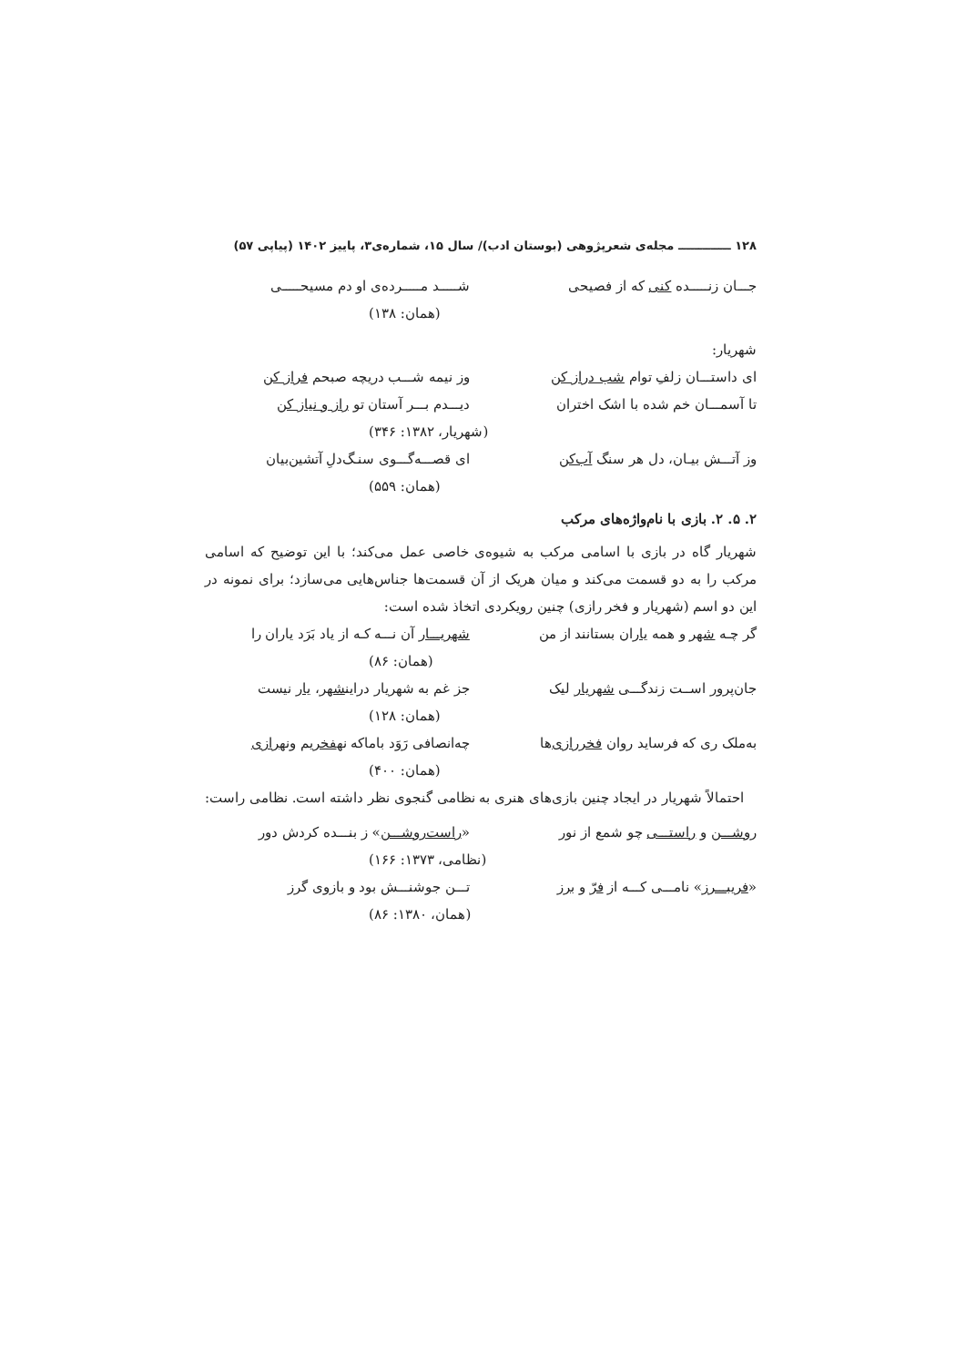۱۲۸ ـــــــــــــ مجله‌ی شعرپژوهی (بوستان ادب)/ سال ۱۵، شماره‌ی۳، پاییز ۱۴۰۲ (پیاپی ۵۷)
جـــان زنـــــده کنی که از فصیحی شـــــد مـــــرده‌ی او دم مسیحـــــی
(همان: ۱۳۸)
شهریار:
ای داستـــان زلفِ توام شب دراز کن وز نیمه شـــب دریچه صبحم فراز کن
تا آسمـــان خم شده با اشک اختران دیـــدم بـــر آستان تو راز و نیاز کن
(شهریار، ۱۳۸۲: ۳۴۶)
وز آتـــش بیـان، دل هر سنگ آب‌کن ای قصـــه‌گـــوی سنـگ‌دلِ آتشین‌بیان
(همان: ۵۵۹)
۲. ۵. ۲. بازی با نام‌واژه‌های مرکب
شهریار گاه در بازی با اسامی مرکب به شیوه‌ی خاصی عمل می‌کند؛ با این توضیح که اسامی مرکب را به دو قسمت می‌کند و میان هریک از آن قسمت‌ها جناس‌هایی می‌سازد؛ برای نمونه در این دو اسم (شهریار و فخر رازی) چنین رویکردی اتخاذ شده است:
گر چـه شهر و همه یاران بستانند از من شهریـــار آن نـــه کـه از یاد بَرَد یاران را
(همان: ۸۶)
جان‌پرور اســت زندگـــی شهریار لیک جز غم به شهریار دراینشهر، یار نیست
(همان: ۱۲۸)
به‌ملک ری که فرساید روان فخررازی‌ها چه‌انصافی رَوَد باماکه نهفخریم ونهرازی
(همان: ۴۰۰)
احتمالاً شهریار در ایجاد چنین بازی‌های هنری به نظامی گنجوی نظر داشته است. نظامی راست:
روشـــن و راستـــی چو شمع از نور «راست‌روشـــن» ز بنـــده کردش دور
(نظامی، ۱۳۷۳: ۱۶۶)
«فریبـــرز» نامـــی کـــه از فرّ و برز تـــن جوشنـــش بود و بازوی گرز
(همان، ۱۳۸۰: ۸۶)